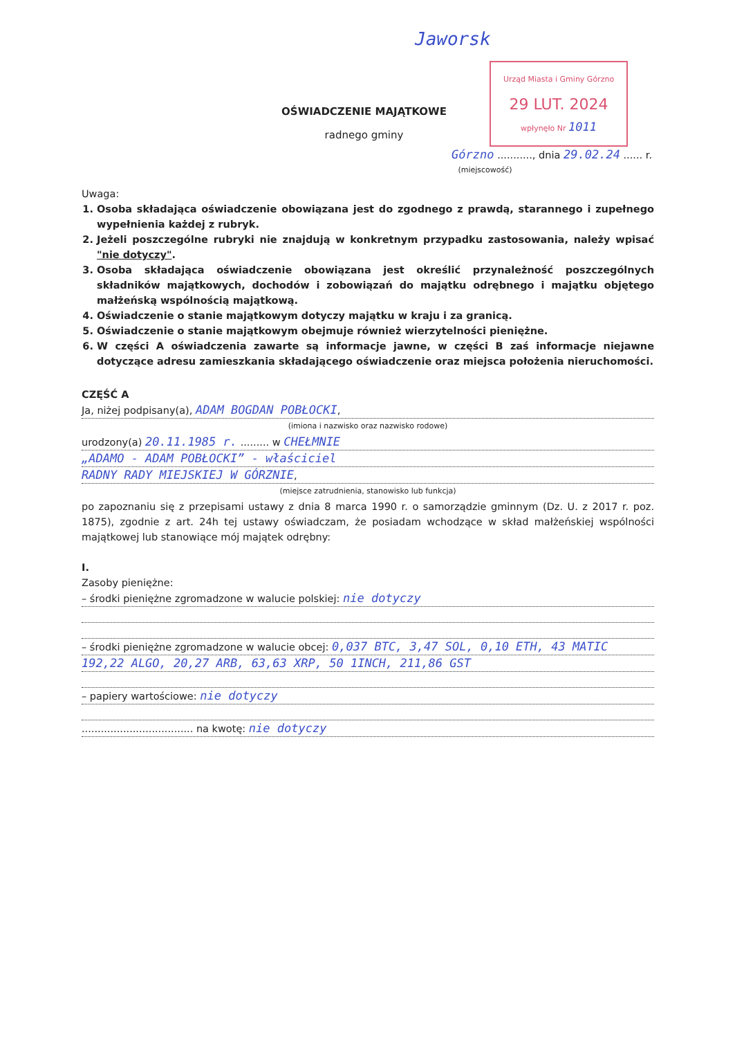Jaworsk
Urząd Miasta i Gminy Górzno
29 LUT. 2024
wpłynęło Nr 1011
OŚWIADCZENIE MAJĄTKOWE
radnego gminy
Górzno ..........., dnia 29.02.24 ...... r.
(miejscowość)
Uwaga:
1. Osoba składająca oświadczenie obowiązana jest do zgodnego z prawdą, starannego i zupełnego wypełnienia każdej z rubryk.
2. Jeżeli poszczególne rubryki nie znajdują w konkretnym przypadku zastosowania, należy wpisać "nie dotyczy".
3. Osoba składająca oświadczenie obowiązana jest określić przynależność poszczególnych składników majątkowych, dochodów i zobowiązań do majątku odrębnego i majątku objętego małżeńską wspólnością majątkową.
4. Oświadczenie o stanie majątkowym dotyczy majątku w kraju i za granicą.
5. Oświadczenie o stanie majątkowym obejmuje również wierzytelności pieniężne.
6. W części A oświadczenia zawarte są informacje jawne, w części B zaś informacje niejawne dotyczące adresu zamieszkania składającego oświadczenie oraz miejsca położenia nieruchomości.
CZĘŚĆ A
Ja, niżej podpisany(a), ADAM BOGDAN POBŁOCKI,
(imiona i nazwisko oraz nazwisko rodowe)
urodzony(a) 20.11.1985 r. ......... w CHEŁMNIE
„ADAMO - ADAM POBŁOCKI” - właściciel
RADNY RADY MIEJSKIEJ W GÓRZNIE,
(miejsce zatrudnienia, stanowisko lub funkcja)
po zapoznaniu się z przepisami ustawy z dnia 8 marca 1990 r. o samorządzie gminnym (Dz. U. z 2017 r. poz. 1875), zgodnie z art. 24h tej ustawy oświadczam, że posiadam wchodzące w skład małżeńskiej wspólności majątkowej lub stanowiące mój majątek odrębny:
I.
Zasoby pieniężne:
– środki pieniężne zgromadzone w walucie polskiej: nie dotyczy
– środki pieniężne zgromadzone w walucie obcej: 0,037 BTC, 3,47 SOL, 0,10 ETH, 43 MATIC
192,22 ALGO, 20,27 ARB, 63,63 XRP, 50 1INCH, 211,86 GST
– papiery wartościowe: nie dotyczy
................................... na kwotę: nie dotyczy